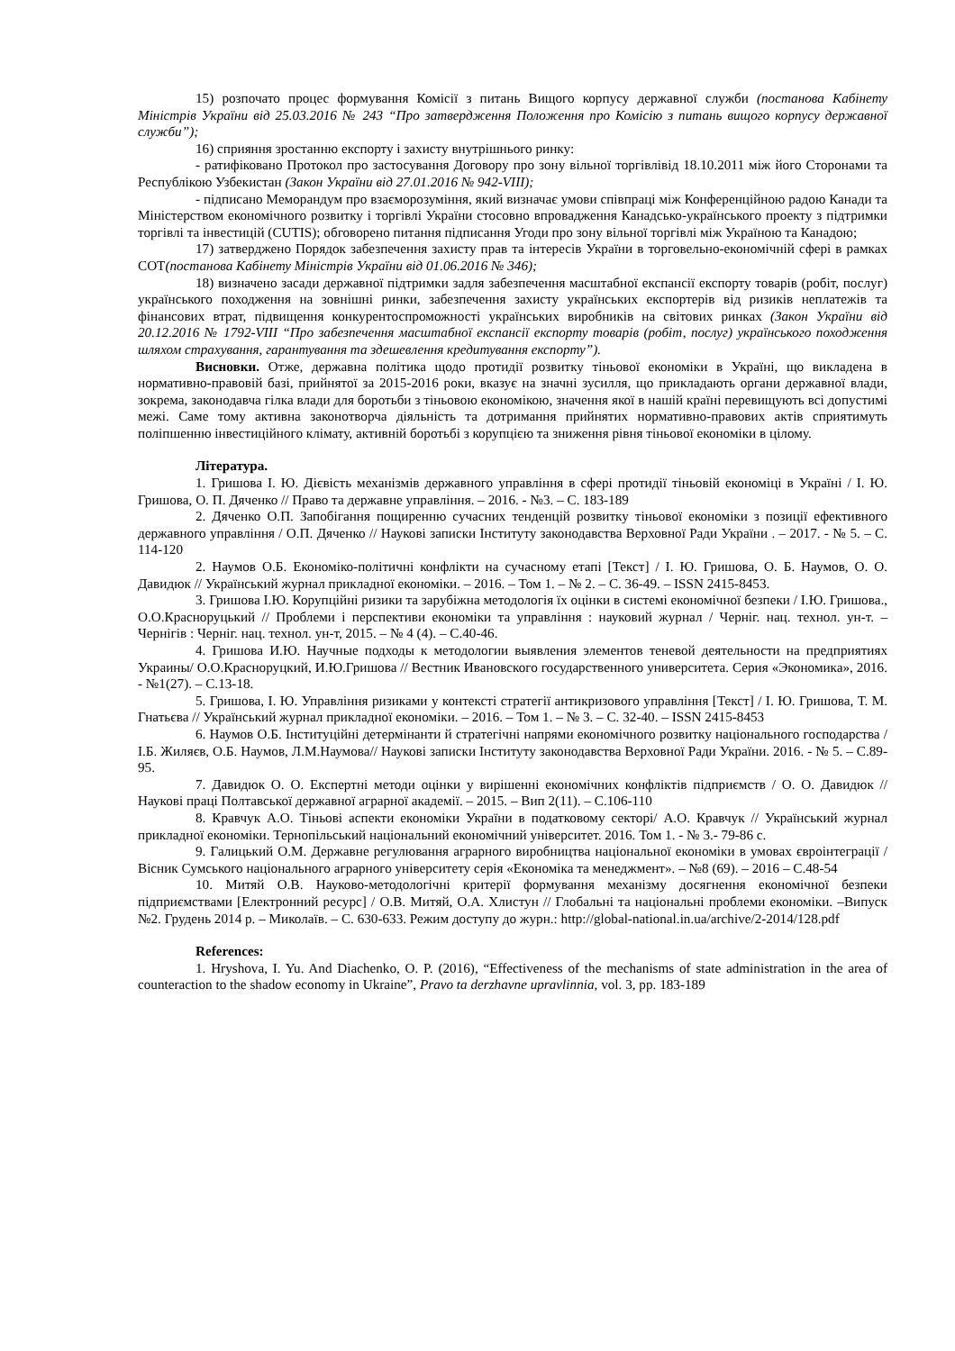15) розпочато процес формування Комісії з питань Вищого корпусу державної служби (постанова Кабінету Міністрів України від 25.03.2016 № 243 “Про затвердження Положення про Комісію з питань вищого корпусу державної служби”);
16) сприяння зростанню експорту і захисту внутрішнього ринку:
- ратифіковано Протокол про застосування Договору про зону вільної торгівлівід 18.10.2011 між його Сторонами та Республікою Узбекистан (Закон України від 27.01.2016 № 942-VIII);
- підписано Меморандум про взаєморозуміння, який визначає умови співпраці між Конференційною радою Канади та Міністерством економічного розвитку і торгівлі України стосовно впровадження Канадсько-українського проекту з підтримки торгівлі та інвестицій (CUTIS); обговорено питання підписання Угоди про зону вільної торгівлі між Україною та Канадою;
17) затверджено Порядок забезпечення захисту прав та інтересів України в торговельно-економічній сфері в рамках СОТ(постанова Кабінету Міністрів України від 01.06.2016 № 346);
18) визначено засади державної підтримки задля забезпечення масштабної експансії експорту товарів (робіт, послуг) українського походження на зовнішні ринки, забезпечення захисту українських експортерів від ризиків неплатежів та фінансових втрат, підвищення конкурентоспроможності українських виробників на світових ринках (Закон України від 20.12.2016 № 1792-VIII “Про забезпечення масштабної експансії експорту товарів (робіт, послуг) українського походження шляхом страхування, гарантування та здешевлення кредитування експорту”).
Висновки. Отже, державна політика щодо протидії розвитку тіньової економіки в Україні, що викладена в нормативно-правовій базі, прийнятої за 2015-2016 роки, вказує на значні зусилля, що прикладають органи державної влади, зокрема, законодавча гілка влади для боротьби з тіньовою економікою, значення якої в нашій країні перевищують всі допустимі межі. Саме тому активна законотворча діяльність та дотримання прийнятих нормативно-правових актів сприятимуть поліпшенню інвестиційного клімату, активній боротьбі з корупцією та зниження рівня тіньової економіки в цілому.
Література.
1. Гришова І. Ю. Дієвість механізмів державного управління в сфері протидії тіньовій економіці в Україні / І. Ю. Гришова, О. П. Дяченко // Право та державне управління. – 2016. - №3. – С. 183-189
2. Дяченко О.П. Запобігання пощиренню сучасних тенденцій розвитку тіньової економіки з позиції ефективного державного управління / О.П. Дяченко // Наукові записки Інституту законодавства Верховної Ради України . – 2017. - № 5. – С. 114-120
2. Наумов О.Б. Економіко-політичні конфлікти на сучасному етапі [Текст] / І. Ю. Гришова, О. Б. Наумов, О. О. Давидюк // Український журнал прикладної економіки. – 2016. – Том 1. – № 2. – С. 36-49. – ISSN 2415-8453.
3. Гришова І.Ю. Корупційні ризики та зарубіжна методологія їх оцінки в системі економічної безпеки / І.Ю. Гришова., О.О.Красноруцький // Проблеми і перспективи економіки та управління : науковий журнал / Черніг. нац. технол. ун-т. – Чернігів : Черніг. нац. технол. ун-т, 2015. – № 4 (4). – С.40-46.
4. Гришова И.Ю. Научные подходы к методологии выявления элементов теневой деятельности на предприятиях Украины/ О.О.Красноруцкий, И.Ю.Гришова // Вестник Ивановского государственного университета. Серия «Экономика», 2016. - №1(27). – С.13-18.
5. Гришова, І. Ю. Управління ризиками у контексті стратегії антикризового управління [Текст] / І. Ю. Гришова, Т. М. Гнатьєва // Український журнал прикладної економіки. – 2016. – Том 1. – № 3. – С. 32-40. – ISSN 2415-8453
6. Наумов О.Б. Інституційні детермінанти й стратегічні напрями економічного розвитку національного господарства / І.Б. Жиляєв, О.Б. Наумов, Л.М.Наумова// Наукові записки Інституту законодавства Верховної Ради України. 2016. - № 5. – С.89-95.
7. Давидюк О. О. Експертні методи оцінки у вирішенні економічних конфліктів підприємств / О. О. Давидюк // Наукові праці Полтавської державної аграрної академії. – 2015. – Вип 2(11). – С.106-110
8. Кравчук А.О. Тіньові аспекти економіки України в податковому секторі/ А.О. Кравчук // Український журнал прикладної економіки. Тернопільський національний економічний університет. 2016. Том 1. - № 3.- 79-86 с.
9. Галицький О.М. Державне регулювання аграрного виробництва національної економіки в умовах євроінтеграції / Вісник Сумського національного аграрного університету серія «Економіка та менеджмент». – №8 (69). – 2016 – С.48-54
10. Митяй О.В. Науково-методологічні критерії формування механізму досягнення економічної безпеки підприємствами [Електронний ресурс] / О.В. Митяй, О.А. Хлистун // Глобальні та національні проблеми економіки. –Випуск №2. Грудень 2014 р. – Миколаїв. – С. 630-633. Режим доступу до журн.: http://global-national.in.ua/archive/2-2014/128.pdf
References:
1. Hryshova, I. Yu. And Diachenko, O. P. (2016), “Effectiveness of the mechanisms of state administration in the area of counteraction to the shadow economy in Ukraine”, Pravo ta derzhavne upravlinnia, vol. 3, pp. 183-189